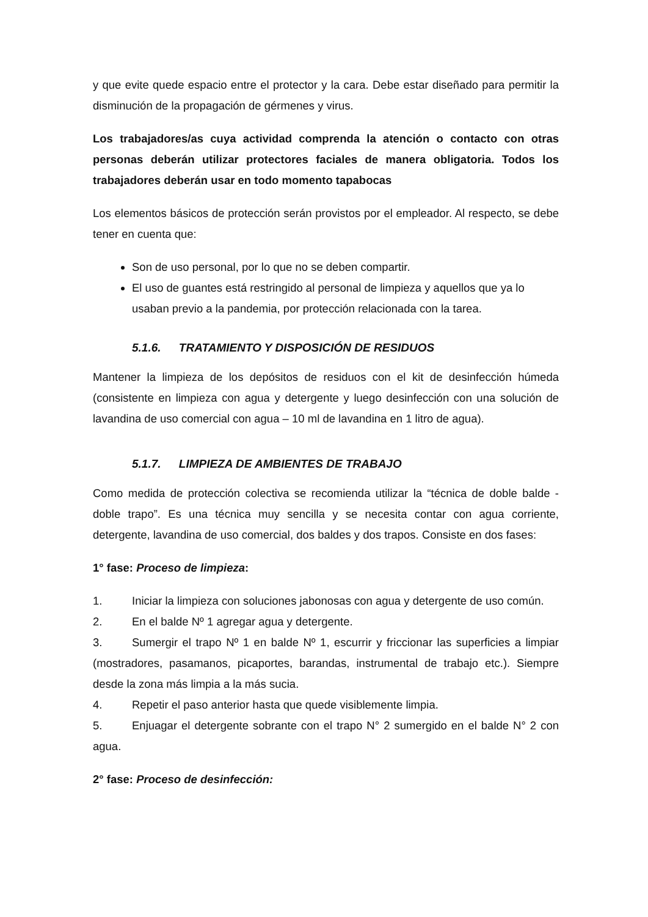y que evite quede espacio entre el protector y la cara. Debe estar diseñado para permitir la disminución de la propagación de gérmenes y virus.
Los trabajadores/as cuya actividad comprenda la atención o contacto con otras personas deberán utilizar protectores faciales de manera obligatoria. Todos los trabajadores deberán usar en todo momento tapabocas
Los elementos básicos de protección serán provistos por el empleador. Al respecto, se debe tener en cuenta que:
Son de uso personal, por lo que no se deben compartir.
El uso de guantes está restringido al personal de limpieza y aquellos que ya lo usaban previo a la pandemia, por protección relacionada con la tarea.
5.1.6. TRATAMIENTO Y DISPOSICIÓN DE RESIDUOS
Mantener la limpieza de los depósitos de residuos con el kit de desinfección húmeda (consistente en limpieza con agua y detergente y luego desinfección con una solución de lavandina de uso comercial con agua – 10 ml de lavandina en 1 litro de agua).
5.1.7. LIMPIEZA DE AMBIENTES DE TRABAJO
Como medida de protección colectiva se recomienda utilizar la “técnica de doble balde - doble trapo”. Es una técnica muy sencilla y se necesita contar con agua corriente, detergente, lavandina de uso comercial, dos baldes y dos trapos. Consiste en dos fases:
1° fase: Proceso de limpieza:
1. Iniciar la limpieza con soluciones jabonosas con agua y detergente de uso común.
2. En el balde Nº 1 agregar agua y detergente.
3. Sumergir el trapo Nº 1 en balde Nº 1, escurrir y friccionar las superficies a limpiar (mostradores, pasamanos, picaportes, barandas, instrumental de trabajo etc.). Siempre desde la zona más limpia a la más sucia.
4. Repetir el paso anterior hasta que quede visiblemente limpia.
5. Enjuagar el detergente sobrante con el trapo N° 2 sumergido en el balde N° 2 con agua.
2° fase: Proceso de desinfección: